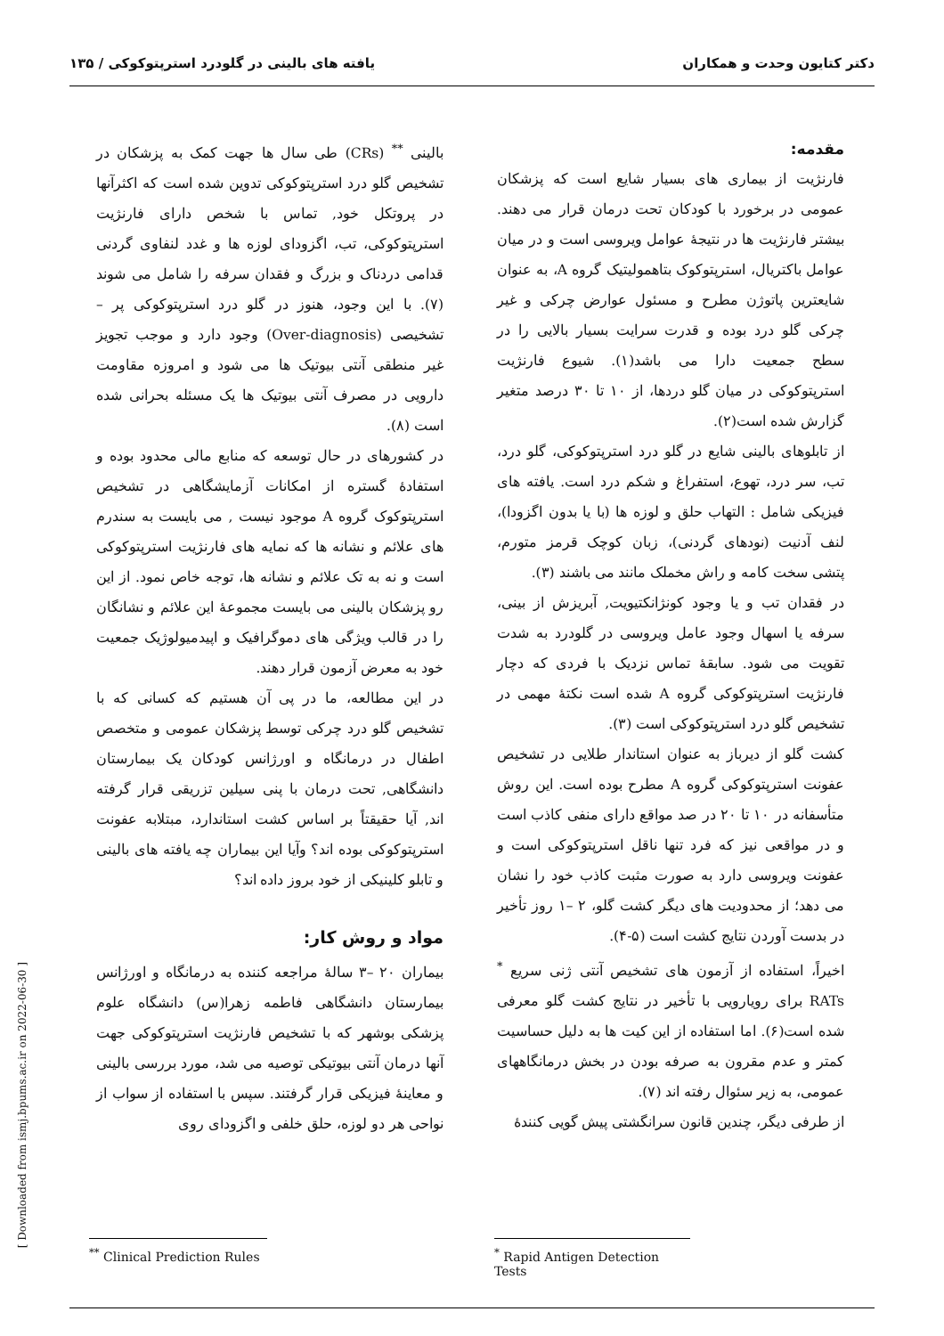دکتر کتایون وحدت و همکاران یافته های بالینی در گلودرد استرپتوکوکی / ۱۳۵
مقدمه:
فارنژیت از بیماری های بسیار شایع است که پزشکان عمومی در برخورد با کودکان تحت درمان قرار می دهند. بیشتر فارنژیت ها در نتیجهٔ عوامل ویروسی است و در میان عوامل باکتریال، استرپتوکوک بتاهمولیتیک گروه A، به عنوان شایعترین پاتوژن مطرح و مسئول عوارض چرکی و غیر چرکی گلو درد بوده و قدرت سرایت بسیار بالایی را در سطح جمعیت دارا می باشد(۱). شیوع فارنژیت استرپتوکوکی در میان گلو دردها، از ۱۰ تا ۳۰ درصد متغیر گزارش شده است(۲).
از تابلوهای بالینی شایع در گلو درد استرپتوکوکی، گلو درد، تب، سر درد، تهوع، استفراغ و شکم درد است. یافته های فیزیکی شامل : التهاب حلق و لوزه ها (با یا بدون اگزودا)، لنف آدنیت (نودهای گردنی)، زبان کوچک قرمز متورم، پتشی سخت کامه و راش مخملک مانند می باشند (۳).
در فقدان تب و یا وجود کونژانکتیویت, آبریزش از بینی، سرفه یا اسهال وجود عامل ویروسی در گلودرد به شدت تقویت می شود. سابقهٔ تماس نزدیک با فردی که دچار فارنژیت استرپتوکوکی گروه A شده است نکتهٔ مهمی در تشخیص گلو درد استرپتوکوکی است (۳).
کشت گلو از دیرباز به عنوان استاندار طلایی در تشخیص عفونت استرپتوکوکی گروه A مطرح بوده است. این روش متأسفانه در ۱۰ تا ۲۰ در صد مواقع دارای منفی کاذب است و در مواقعی نیز که فرد تنها ناقل استرپتوکوکی است و عفونت ویروسی دارد به صورت مثبت کاذب خود را نشان می دهد؛ از محدودیت های دیگر کشت گلو، ۲ –۱ روز تأخیر در بدست آوردن نتایج کشت است (۵-۴).
اخیراً، استفاده از آزمون های تشخیص آنتی ژنی سریع <sup>*</sup> RATs برای رویارویی با تأخیر در نتایج کشت گلو معرفی شده است(۶). اما استفاده از این کیت ها به دلیل حساسیت کمتر و عدم مقرون به صرفه بودن در بخش درمانگاههای عمومی، به زیر سئوال رفته اند (۷).
از طرفی دیگر، چندین قانون سرانگشتی پیش گویی کنندهٔ
بالینی <sup>**</sup> (CRs) طی سال ها جهت کمک به پزشکان در تشخیص گلو درد استرپتوکوکی تدوین شده است که اکثرآنها در پروتکل خود, تماس با شخص دارای فارنژیت استرپتوکوکی، تب، اگزودای لوزه ها و غدد لنفاوی گردنی قدامی دردناک و بزرگ و فقدان سرفه را شامل می شوند (۷). با این وجود، هنوز در گلو درد استرپتوکوکی پر – تشخیصی (Over-diagnosis) وجود دارد و موجب تجویز غیر منطقی آنتی بیوتیک ها می شود و امروزه مقاومت دارویی در مصرف آنتی بیوتیک ها یک مسئله بحرانی شده است (۸).
در کشورهای در حال توسعه که منابع مالی محدود بوده و استفادهٔ گستره از امکانات آزمایشگاهی در تشخیص استرپتوکوک گروه A موجود نیست , می بایست به سندرم های علائم و نشانه ها که نمایه های فارنژیت استرپتوکوکی است و نه به تک علائم و نشانه ها، توجه خاص نمود. از این رو پزشکان بالینی می بایست مجموعهٔ این علائم و نشانگان را در قالب ویژگی های دموگرافیک و اپیدمیولوژیک جمعیت خود به معرض آزمون قرار دهند.
در این مطالعه، ما در پی آن هستیم که کسانی که با تشخیص گلو درد چرکی توسط پزشکان عمومی و متخصص اطفال در درمانگاه و اورژانس کودکان یک بیمارستان دانشگاهی, تحت درمان با پنی سیلین تزریقی قرار گرفته اند, آیا حقیقتاً بر اساس کشت استاندارد، مبتلابه عفونت استرپتوکوکی بوده اند؟ وآیا این بیماران چه یافته های بالینی و تابلو کلینیکی از خود بروز داده اند؟
مواد و روش کار:
بیماران ۲۰ –۳ سالهٔ مراجعه کننده به درمانگاه و اورژانس بیمارستان دانشگاهی فاطمه زهرا(س) دانشگاه علوم پزشکی بوشهر که با تشخیص فارنژیت استرپتوکوکی جهت آنها درمان آنتی بیوتیکی توصیه می شد، مورد بررسی بالینی و معاینهٔ فیزیکی قرار گرفتند. سپس با استفاده از سواب از نواحی هر دو لوزه، حلق خلفی و اگزودای روی
<sup>*</sup> Rapid Antigen Detection Tests
<sup>**</sup> Clinical Prediction Rules
[ Downloaded from ismj.bpums.ac.ir on 2022-06-30 ]